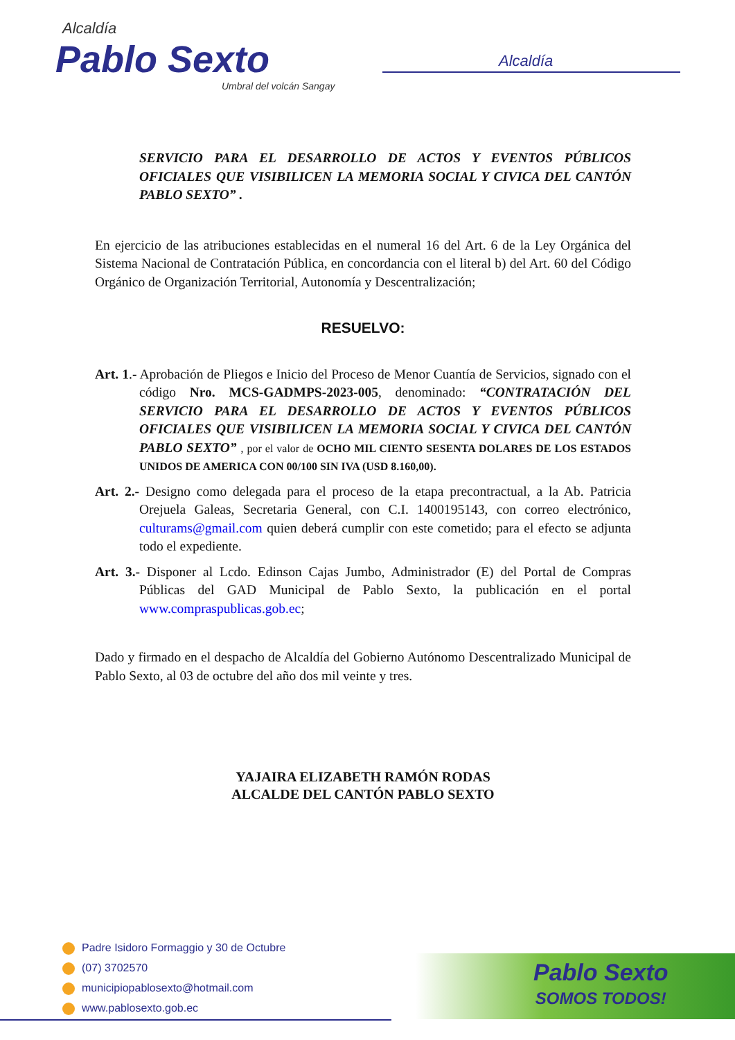Alcaldía
Pablo Sexto
Umbral del volcán Sangay
Alcaldía
SERVICIO PARA EL DESARROLLO DE ACTOS Y EVENTOS PÚBLICOS OFICIALES QUE VISIBILICEN LA MEMORIA SOCIAL Y CIVICA DEL CANTÓN PABLO SEXTO” .
En ejercicio de las atribuciones establecidas en el numeral 16 del Art. 6 de la Ley Orgánica del Sistema Nacional de Contratación Pública, en concordancia con el literal b) del Art. 60 del Código Orgánico de Organización Territorial, Autonomía y Descentralización;
RESUELVO:
Art. 1.- Aprobación de Pliegos e Inicio del Proceso de Menor Cuantía de Servicios, signado con el código Nro. MCS-GADMPS-2023-005, denominado: “CONTRATACIÓN DEL SERVICIO PARA EL DESARROLLO DE ACTOS Y EVENTOS PÚBLICOS OFICIALES QUE VISIBILICEN LA MEMORIA SOCIAL Y CIVICA DEL CANTÓN PABLO SEXTO” , por el valor de OCHO MIL CIENTO SESENTA DOLARES DE LOS ESTADOS UNIDOS DE AMERICA CON 00/100 SIN IVA (USD 8.160,00).
Art. 2.- Designo como delegada para el proceso de la etapa precontractual, a la Ab. Patricia Orejuela Galeas, Secretaria General, con C.I. 1400195143, con correo electrónico, culturams@gmail.com quien deberá cumplir con este cometido; para el efecto se adjunta todo el expediente.
Art. 3.- Disponer al Lcdo. Edinson Cajas Jumbo, Administrador (E) del Portal de Compras Públicas del GAD Municipal de Pablo Sexto, la publicación en el portal www.compraspublicas.gob.ec;
Dado y firmado en el despacho de Alcaldía del Gobierno Autónomo Descentralizado Municipal de Pablo Sexto, al 03 de octubre del año dos mil veinte y tres.
YAJAIRA ELIZABETH RAMÓN RODAS
ALCALDE DEL CANTÓN PABLO SEXTO
Padre Isidoro Formaggio y 30 de Octubre
(07) 3702570
municipiopablosexto@hotmail.com
www.pablosexto.gob.ec
Pablo Sexto
SOMOS TODOS!